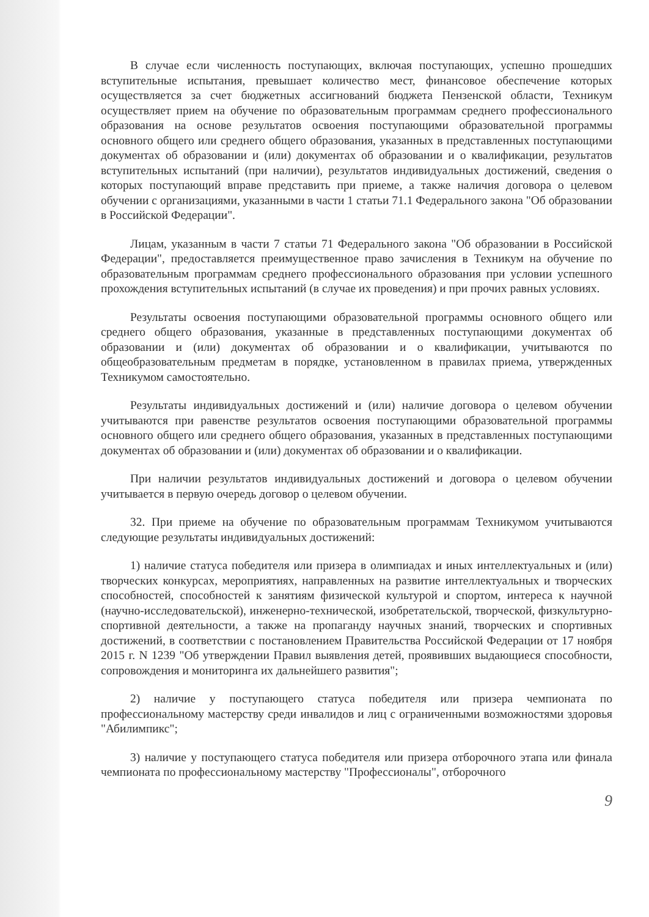В случае если численность поступающих, включая поступающих, успешно прошедших вступительные испытания, превышает количество мест, финансовое обеспечение которых осуществляется за счет бюджетных ассигнований бюджета Пензенской области, Техникум осуществляет прием на обучение по образовательным программам среднего профессионального образования на основе результатов освоения поступающими образовательной программы основного общего или среднего общего образования, указанных в представленных поступающими документах об образовании и (или) документах об образовании и о квалификации, результатов вступительных испытаний (при наличии), результатов индивидуальных достижений, сведения о которых поступающий вправе представить при приеме, а также наличия договора о целевом обучении с организациями, указанными в части 1 статьи 71.1 Федерального закона "Об образовании в Российской Федерации".
Лицам, указанным в части 7 статьи 71 Федерального закона "Об образовании в Российской Федерации", предоставляется преимущественное право зачисления в Техникум на обучение по образовательным программам среднего профессионального образования при условии успешного прохождения вступительных испытаний (в случае их проведения) и при прочих равных условиях.
Результаты освоения поступающими образовательной программы основного общего или среднего общего образования, указанные в представленных поступающими документах об образовании и (или) документах об образовании и о квалификации, учитываются по общеобразовательным предметам в порядке, установленном в правилах приема, утвержденных Техникумом самостоятельно.
Результаты индивидуальных достижений и (или) наличие договора о целевом обучении учитываются при равенстве результатов освоения поступающими образовательной программы основного общего или среднего общего образования, указанных в представленных поступающими документах об образовании и (или) документах об образовании и о квалификации.
При наличии результатов индивидуальных достижений и договора о целевом обучении учитывается в первую очередь договор о целевом обучении.
32. При приеме на обучение по образовательным программам Техникумом учитываются следующие результаты индивидуальных достижений:
1) наличие статуса победителя или призера в олимпиадах и иных интеллектуальных и (или) творческих конкурсах, мероприятиях, направленных на развитие интеллектуальных и творческих способностей, способностей к занятиям физической культурой и спортом, интереса к научной (научно-исследовательской), инженерно-технической, изобретательской, творческой, физкультурно-спортивной деятельности, а также на пропаганду научных знаний, творческих и спортивных достижений, в соответствии с постановлением Правительства Российской Федерации от 17 ноября 2015 г. N 1239 "Об утверждении Правил выявления детей, проявивших выдающиеся способности, сопровождения и мониторинга их дальнейшего развития";
2) наличие у поступающего статуса победителя или призера чемпионата по профессиональному мастерству среди инвалидов и лиц с ограниченными возможностями здоровья "Абилимпикс";
3) наличие у поступающего статуса победителя или призера отборочного этапа или финала чемпионата по профессиональному мастерству "Профессионалы", отборочного
9